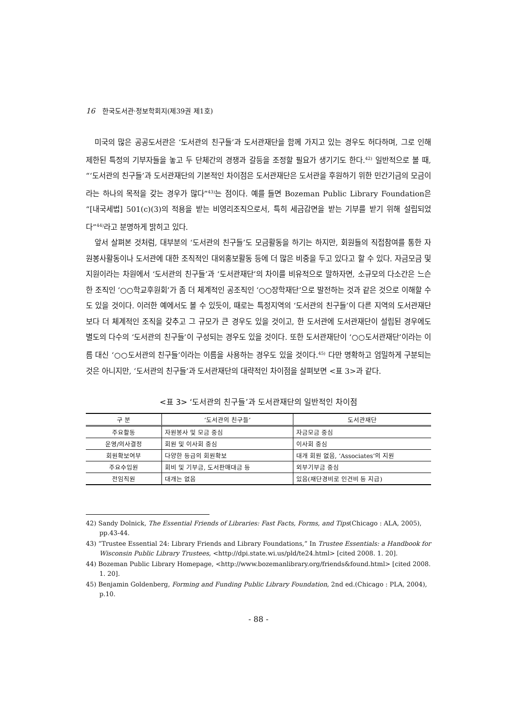16 한국도서관·정보학회지(제39권 제1호)
미국의 많은 공공도서관은 ‘도서관의 친구들’과 도서관재단을 함께 가지고 있는 경우도 허다하며, 그로 인해 제한된 특정의 기부자들을 놓고 두 단체간의 경쟁과 갈등을 조정할 필요가 생기기도 한다.<sup>42)</sup> 일반적으로 볼 때, “‘도서관의 친구들’과 도서관재단의 기본적인 차이점은 도서관재단은 도서관을 후원하기 위한 민간기금의 모금이라는 하나의 목적을 갖는 경우가 많다”<sup>43)</sup>는 점이다. 예를 들면 Bozeman Public Library Foundation은 “[내국세법] 501(c)(3)의 적용을 받는 비영리조직으로서, 특히 세금감면을 받는 기부를 받기 위해 설립되었다”<sup>44)</sup>라고 분명하게 밝히고 있다.
앞서 살펴본 것처럼, 대부분의 ‘도서관의 친구들’도 모금활동을 하기는 하지만, 회원들의 직접참여를 통한 자원봉사활동이나 도서관에 대한 조직적인 대외홍보활동 등에 더 많은 비중을 두고 있다고 할 수 있다. 자금모금 및 지원이라는 차원에서 ‘도서관의 친구들’과 ‘도서관재단’의 차이를 비유적으로 말하자면, 소규모의 다소간은 느슨한 조직인 ‘○○학교후원회’가 좀 더 체계적인 공조직인 ‘○○장학재단’으로 발전하는 것과 같은 것으로 이해할 수도 있을 것이다. 이러한 예에서도 볼 수 있듯이, 때로는 특정지역의 ‘도서관의 친구들’이 다른 지역의 도서관재단보다 더 체계적인 조직을 갖추고 그 규모가 큰 경우도 있을 것이고, 한 도서관에 도서관재단이 설립된 경우에도 별도의 다수의 ‘도서관의 친구들’이 구성되는 경우도 있을 것이다. 또한 도서관재단이 ‘○○도서관재단’이라는 이름 대신 ‘○○도서관의 친구들’이라는 이름을 사용하는 경우도 있을 것이다.<sup>45)</sup> 다만 명확하고 엄밀하게 구분되는 것은 아니지만, ‘도서관의 친구들’과 도서관재단의 대략적인 차이점을 살펴보면 <표 3>과 같다.
<표 3> ‘도서관의 친구들’과 도서관재단의 일반적인 차이점
| 구 분 | ‘도서관의 친구들’ | 도서관재단 |
| --- | --- | --- |
| 주요활동 | 자원봉사 및 모금 중심 | 자금모금 중심 |
| 운영/의사결정 | 회원 및 이사회 중심 | 이사회 중심 |
| 회원확보여부 | 다양한 등급의 회원확보 | 대개 회원 없음, ‘Associates’의 지원 |
| 주요수입원 | 회비 및 기부금, 도서판매대금 등 | 외부기부금 중심 |
| 전임직원 | 대개는 없음 | 있음(재단경비로 인건비 등 지급) |
42) Sandy Dolnick, The Essential Friends of Libraries: Fast Facts, Forms, and Tips(Chicago : ALA, 2005), pp.43-44.
43) “Trustee Essential 24: Library Friends and Library Foundations,” In Trustee Essentials: a Handbook for Wisconsin Public Library Trustees, <http://dpi.state.wi.us/pld/te24.html> [cited 2008. 1. 20].
44) Bozeman Public Library Homepage, <http://www.bozemanlibrary.org/friends&found.html> [cited 2008. 1. 20].
45) Benjamin Goldenberg, Forming and Funding Public Library Foundation, 2nd ed.(Chicago : PLA, 2004), p.10.
- 88 -